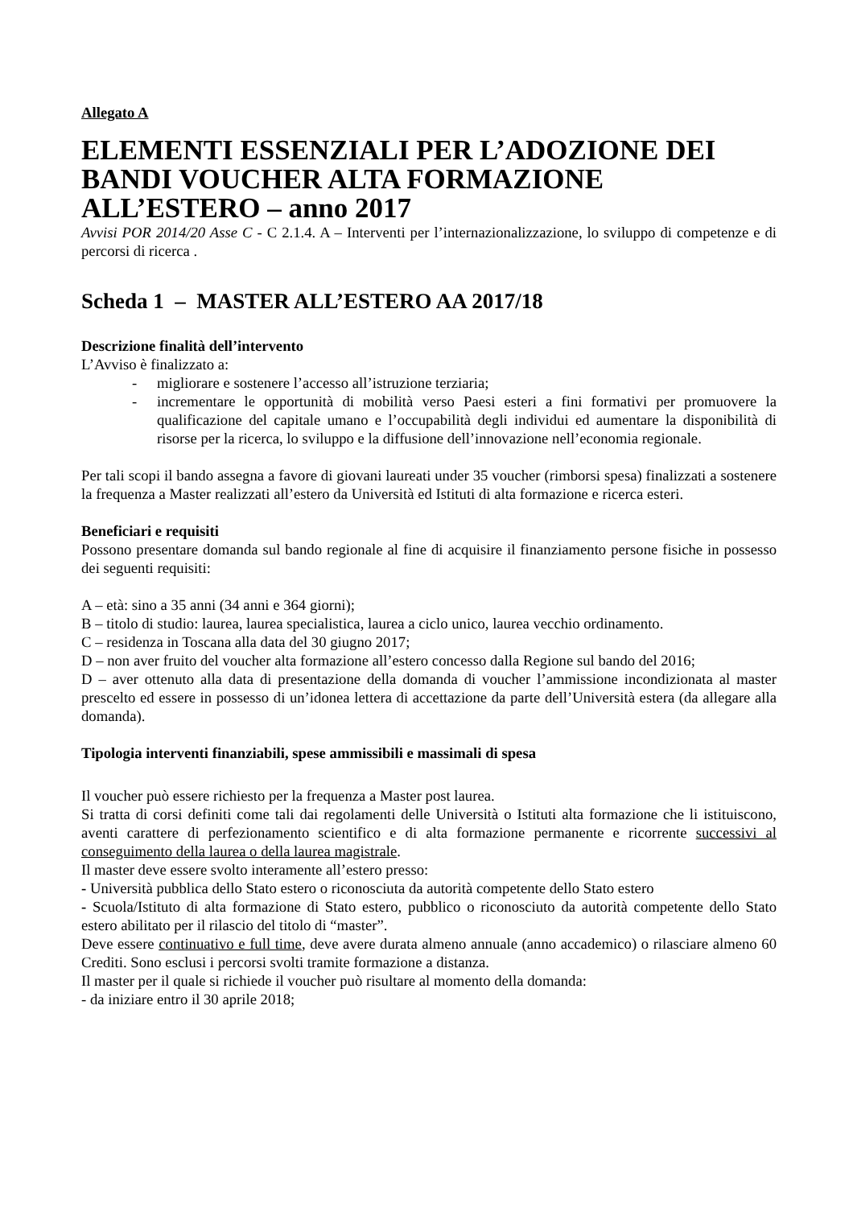Allegato A
ELEMENTI ESSENZIALI PER L’ADOZIONE DEI BANDI VOUCHER ALTA FORMAZIONE ALL’ESTERO – anno 2017
Avvisi POR 2014/20 Asse C - C 2.1.4. A – Interventi per l’internazionalizzazione, lo sviluppo di competenze e di percorsi di ricerca .
Scheda 1 – MASTER ALL’ESTERO AA 2017/18
Descrizione finalità dell’intervento
L’Avviso è finalizzato a:
- migliorare e sostenere l’accesso all’istruzione terziaria;
- incrementare le opportunità di mobilità verso Paesi esteri a fini formativi per promuovere la qualificazione del capitale umano e l’occupabilità degli individui ed aumentare la disponibilità di risorse per la ricerca, lo sviluppo e la diffusione dell’innovazione nell’economia regionale.
Per tali scopi il bando assegna a favore di giovani laureati under 35 voucher (rimborsi spesa) finalizzati a sostenere la frequenza a Master realizzati all’estero da Università ed Istituti di alta formazione e ricerca esteri.
Beneficiari e requisiti
Possono presentare domanda sul bando regionale al fine di acquisire il finanziamento persone fisiche in possesso dei seguenti requisiti:
A – età: sino a 35 anni (34 anni e 364 giorni);
B – titolo di studio: laurea, laurea specialistica, laurea a ciclo unico, laurea vecchio ordinamento.
C – residenza in Toscana alla data del 30 giugno 2017;
D – non aver fruito del voucher alta formazione all’estero concesso dalla Regione sul bando del 2016;
D – aver ottenuto alla data di presentazione della domanda di voucher l’ammissione incondizionata al master prescelto ed essere in possesso di un’idonea lettera di accettazione da parte dell’Università estera (da allegare alla domanda).
Tipologia interventi finanziabili, spese ammissibili e massimali di spesa
Il voucher può essere richiesto per la frequenza a Master post laurea.
Si tratta di corsi definiti come tali dai regolamenti delle Università o Istituti alta formazione che li istituiscono, aventi carattere di perfezionamento scientifico e di alta formazione permanente e ricorrente successivi al conseguimento della laurea o della laurea magistrale.
Il master deve essere svolto interamente all’estero presso:
- Università pubblica dello Stato estero o riconosciuta da autorità competente dello Stato estero
- Scuola/Istituto di alta formazione di Stato estero, pubblico o riconosciuto da autorità competente dello Stato estero abilitato per il rilascio del titolo di “master”.
Deve essere continuativo e full time, deve avere durata almeno annuale (anno accademico) o rilasciare almeno 60 Crediti. Sono esclusi i percorsi svolti tramite formazione a distanza.
Il master per il quale si richiede il voucher può risultare al momento della domanda:
- da iniziare entro il 30 aprile 2018;